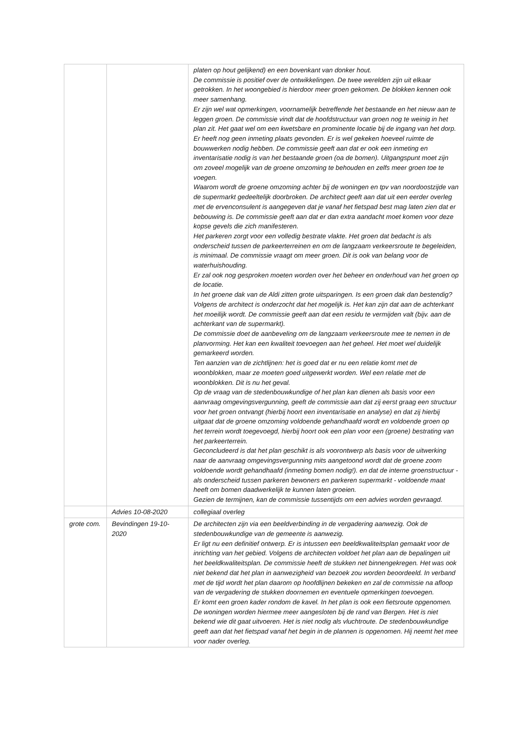| | | platen op hout gelijkend) en een bovenkant van donker hout. De commissie is positief over de ontwikkelingen. De twee werelden zijn uit elkaar getrokken. In het woongebied is hierdoor meer groen gekomen. De blokken kennen ook meer samenhang. Er zijn wel wat opmerkingen, voornamelijk betreffende het bestaande en het nieuw aan te leggen groen. De commissie vindt dat de hoofdstructuur van groen nog te weinig in het plan zit. Het gaat wel om een kwetsbare en prominente locatie bij de ingang van het dorp. Er heeft nog geen inmeting plaats gevonden. Er is wel gekeken hoeveel ruimte de bouwwerken nodig hebben. De commissie geeft aan dat er ook een inmeting en inventarisatie nodig is van het bestaande groen (oa de bomen). Uitgangspunt moet zijn om zoveel mogelijk van de groene omzoming te behouden en zelfs meer groen toe te voegen. Waarom wordt de groene omzoming achter bij de woningen en tpv van noordoostzijde van de supermarkt gedeeltelijk doorbroken. De architect geeft aan dat uit een eerder overleg met de ervenconsulent is aangegeven dat je vanaf het fietspad best mag laten zien dat er bebouwing is. De commissie geeft aan dat er dan extra aandacht moet komen voor deze kopse gevels die zich manifesteren. Het parkeren zorgt voor een volledig bestrate vlakte. Het groen dat bedacht is als onderscheid tussen de parkeerterreinen en om de langzaam verkeersroute te begeleiden, is minimaal. De commissie vraagt om meer groen. Dit is ook van belang voor de waterhuishouding. Er zal ook nog gesproken moeten worden over het beheer en onderhoud van het groen op de locatie. In het groene dak van de Aldi zitten grote uitsparingen. Is een groen dak dan bestendig? Volgens de architect is onderzocht dat het mogelijk is. Het kan zijn dat aan de achterkant het moeilijk wordt. De commissie geeft aan dat een residu te vermijden valt (bijv. aan de achterkant van de supermarkt). De commissie doet de aanbeveling om de langzaam verkeersroute mee te nemen in de planvorming. Het kan een kwaliteit toevoegen aan het geheel. Het moet wel duidelijk gemarkeerd worden. Ten aanzien van de zichtlijnen: het is goed dat er nu een relatie komt met de woonblokken, maar ze moeten goed uitgewerkt worden. Wel een relatie met de woonblokken. Dit is nu het geval. Op de vraag van de stedenbouwkundige of het plan kan dienen als basis voor een aanvraag omgevingsvergunning, geeft de commissie aan dat zij eerst graag een structuur voor het groen ontvangt (hierbij hoort een inventarisatie en analyse) en dat zij hierbij uitgaat dat de groene omzoming voldoende gehandhaafd wordt en voldoende groen op het terrein wordt toegevoegd, hierbij hoort ook een plan voor een (groene) bestrating van het parkeerterrein. Geconcludeerd is dat het plan geschikt is als voorontwerp als basis voor de uitwerking naar de aanvraag omgevingsvergunning mits aangetoond wordt dat de groene zoom voldoende wordt gehandhaafd (inmeting bomen nodig!). en dat de interne groenstructuur - als onderscheid tussen parkeren bewoners en parkeren supermarkt - voldoende maat heeft om bomen daadwerkelijk te kunnen laten groeien. Gezien de termijnen, kan de commissie tussentijds om een advies worden gevraagd. |
| | Advies 10-08-2020 | collegiaal overleg |
| grote com. | Bevindingen 19-10-2020 | De architecten zijn via een beeldverbinding in de vergadering aanwezig. Ook de stedenbouwkundige van de gemeente is aanwezig. Er ligt nu een definitief ontwerp. Er is intussen een beeldkwaliteitsplan gemaakt voor de inrichting van het gebied. Volgens de architecten voldoet het plan aan de bepalingen uit het beeldkwaliteitsplan. De commissie heeft de stukken net binnengekregen. Het was ook niet bekend dat het plan in aanwezigheid van bezoek zou worden beoordeeld. In verband met de tijd wordt het plan daarom op hoofdlijnen bekeken en zal de commissie na afloop van de vergadering de stukken doornemen en eventuele opmerkingen toevoegen. Er komt een groen kader rondom de kavel. In het plan is ook een fietsroute opgenomen. De woningen worden hiermee meer aangesloten bij de rand van Bergen. Het is niet bekend wie dit gaat uitvoeren. Het is niet nodig als vluchtroute. De stedenbouwkundige geeft aan dat het fietspad vanaf het begin in de plannen is opgenomen. Hij neemt het mee voor nader overleg. |